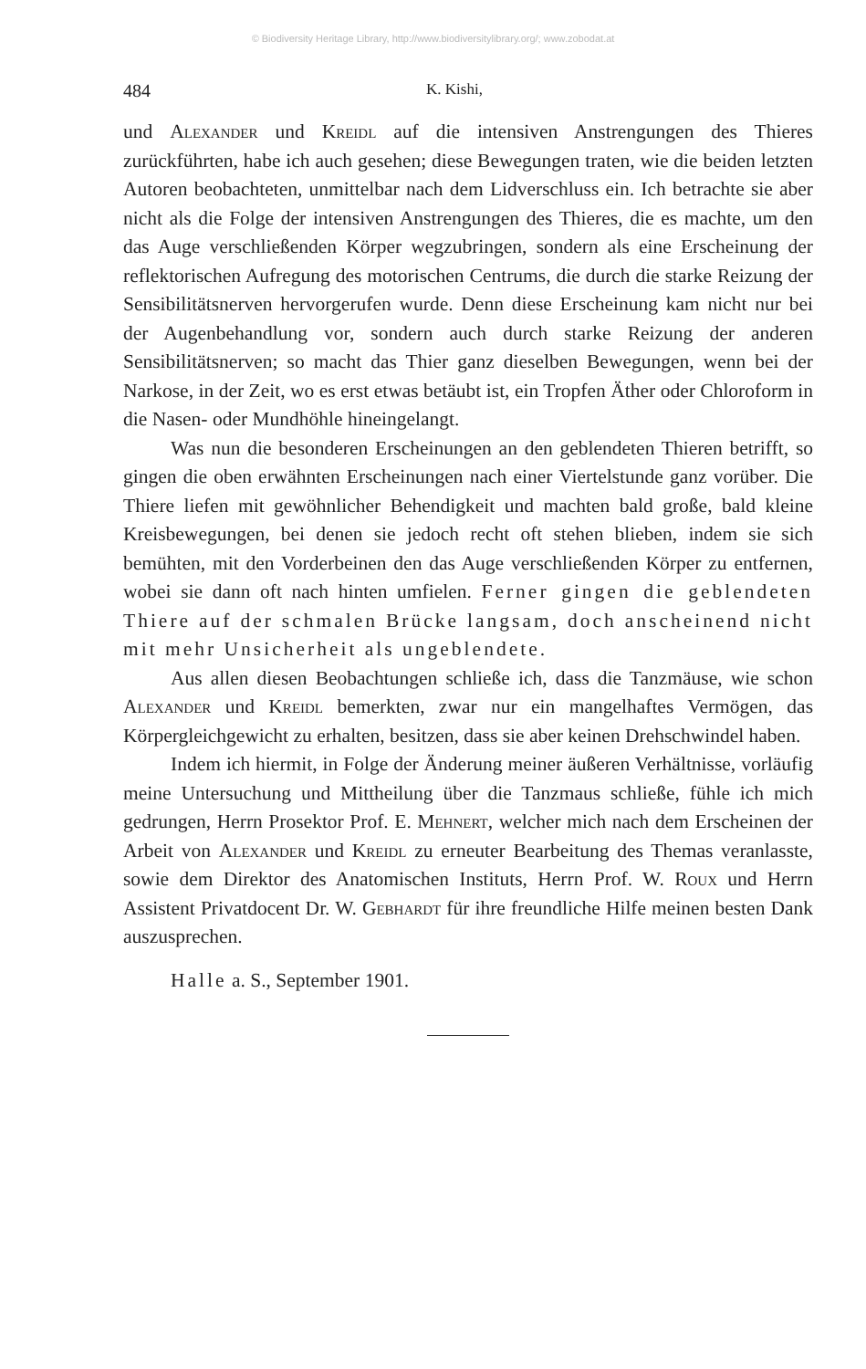© Biodiversity Heritage Library, http://www.biodiversitylibrary.org/; www.zobodat.at
484 K. Kishi,
und Alexander und Kreidl auf die intensiven Anstrengungen des Thieres zurückführten, habe ich auch gesehen; diese Bewegungen traten, wie die beiden letzten Autoren beobachteten, unmittelbar nach dem Lidverschluss ein. Ich betrachte sie aber nicht als die Folge der intensiven Anstrengungen des Thieres, die es machte, um den das Auge verschließenden Körper wegzubringen, sondern als eine Erscheinung der reflektorischen Aufregung des motorischen Centrums, die durch die starke Reizung der Sensibilitätsnerven hervorgerufen wurde. Denn diese Erscheinung kam nicht nur bei der Augenbehandlung vor, sondern auch durch starke Reizung der anderen Sensibilitätsnerven; so macht das Thier ganz dieselben Bewegungen, wenn bei der Narkose, in der Zeit, wo es erst etwas betäubt ist, ein Tropfen Äther oder Chloroform in die Nasen- oder Mundhöhle hineingelangt.
Was nun die besonderen Erscheinungen an den geblendeten Thieren betrifft, so gingen die oben erwähnten Erscheinungen nach einer Viertelstunde ganz vorüber. Die Thiere liefen mit gewöhnlicher Behendigkeit und machten bald große, bald kleine Kreisbewegungen, bei denen sie jedoch recht oft stehen blieben, indem sie sich bemühten, mit den Vorderbeinen den das Auge verschließenden Körper zu entfernen, wobei sie dann oft nach hinten umfielen. Ferner gingen die geblendeten Thiere auf der schmalen Brücke langsam, doch anscheinend nicht mit mehr Unsicherheit als ungeblendete.
Aus allen diesen Beobachtungen schließe ich, dass die Tanzmäuse, wie schon Alexander und Kreidl bemerkten, zwar nur ein mangelhaftes Vermögen, das Körpergleichgewicht zu erhalten, besitzen, dass sie aber keinen Drehschwindel haben.
Indem ich hiermit, in Folge der Änderung meiner äußeren Verhältnisse, vorläufig meine Untersuchung und Mittheilung über die Tanzmaus schließe, fühle ich mich gedrungen, Herrn Prosektor Prof. E. Mehnert, welcher mich nach dem Erscheinen der Arbeit von Alexander und Kreidl zu erneuter Bearbeitung des Themas veranlasste, sowie dem Direktor des Anatomischen Instituts, Herrn Prof. W. Roux und Herrn Assistent Privatdocent Dr. W. Gebhardt für ihre freundliche Hilfe meinen besten Dank auszusprechen.
Halle a. S., September 1901.